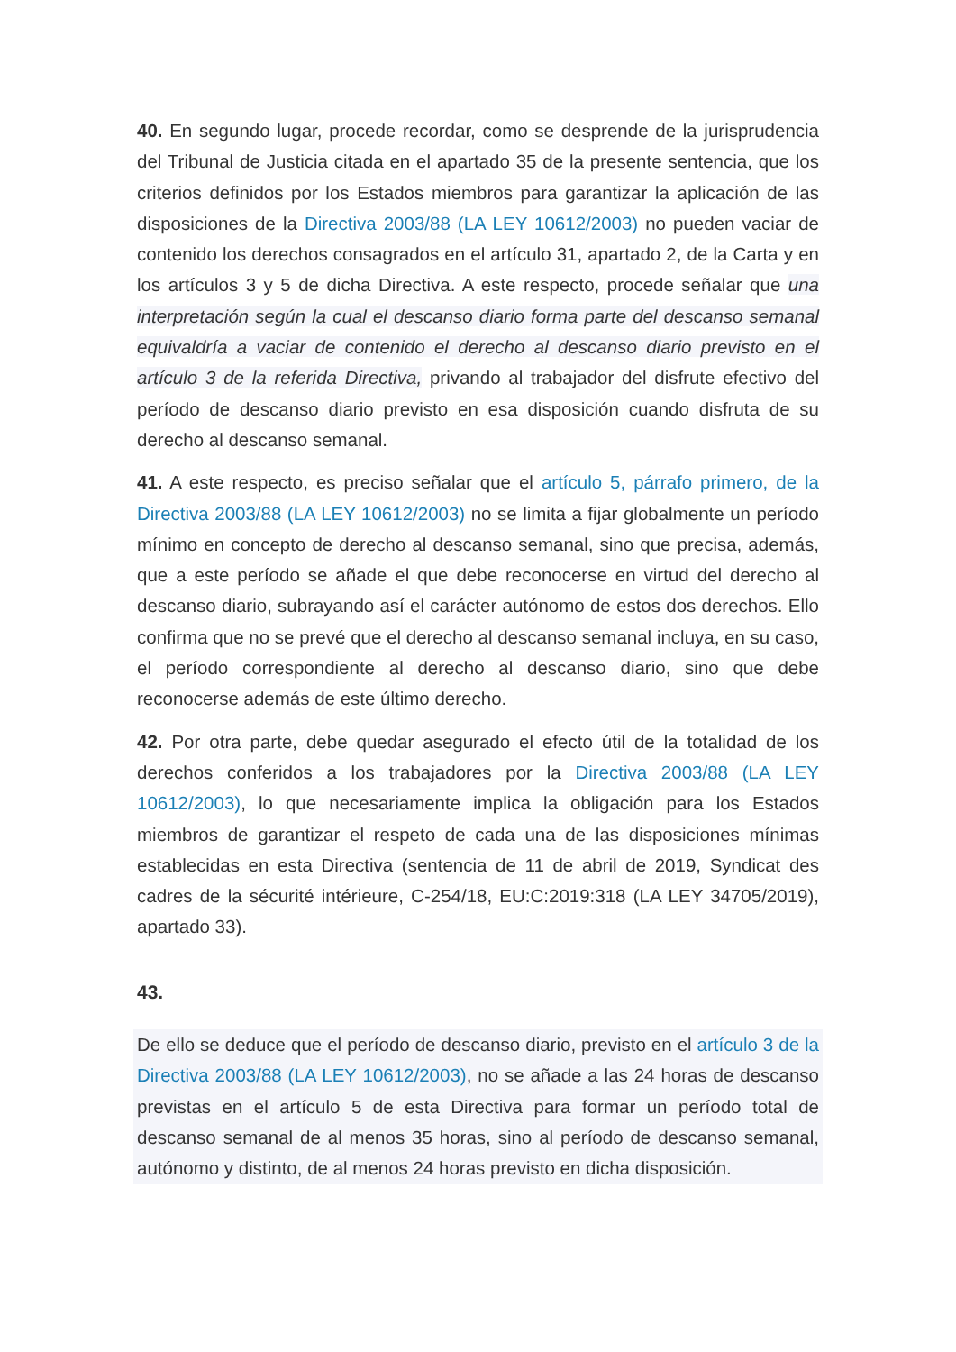40. En segundo lugar, procede recordar, como se desprende de la jurisprudencia del Tribunal de Justicia citada en el apartado 35 de la presente sentencia, que los criterios definidos por los Estados miembros para garantizar la aplicación de las disposiciones de la Directiva 2003/88 (LA LEY 10612/2003) no pueden vaciar de contenido los derechos consagrados en el artículo 31, apartado 2, de la Carta y en los artículos 3 y 5 de dicha Directiva. A este respecto, procede señalar que una interpretación según la cual el descanso diario forma parte del descanso semanal equivaldría a vaciar de contenido el derecho al descanso diario previsto en el artículo 3 de la referida Directiva, privando al trabajador del disfrute efectivo del período de descanso diario previsto en esa disposición cuando disfruta de su derecho al descanso semanal.
41. A este respecto, es preciso señalar que el artículo 5, párrafo primero, de la Directiva 2003/88 (LA LEY 10612/2003) no se limita a fijar globalmente un período mínimo en concepto de derecho al descanso semanal, sino que precisa, además, que a este período se añade el que debe reconocerse en virtud del derecho al descanso diario, subrayando así el carácter autónomo de estos dos derechos. Ello confirma que no se prevé que el derecho al descanso semanal incluya, en su caso, el período correspondiente al derecho al descanso diario, sino que debe reconocerse además de este último derecho.
42. Por otra parte, debe quedar asegurado el efecto útil de la totalidad de los derechos conferidos a los trabajadores por la Directiva 2003/88 (LA LEY 10612/2003), lo que necesariamente implica la obligación para los Estados miembros de garantizar el respeto de cada una de las disposiciones mínimas establecidas en esta Directiva (sentencia de 11 de abril de 2019, Syndicat des cadres de la sécurité intérieure, C-254/18, EU:C:2019:318 (LA LEY 34705/2019), apartado 33).
43.
De ello se deduce que el período de descanso diario, previsto en el artículo 3 de la Directiva 2003/88 (LA LEY 10612/2003), no se añade a las 24 horas de descanso previstas en el artículo 5 de esta Directiva para formar un período total de descanso semanal de al menos 35 horas, sino al período de descanso semanal, autónomo y distinto, de al menos 24 horas previsto en dicha disposición.